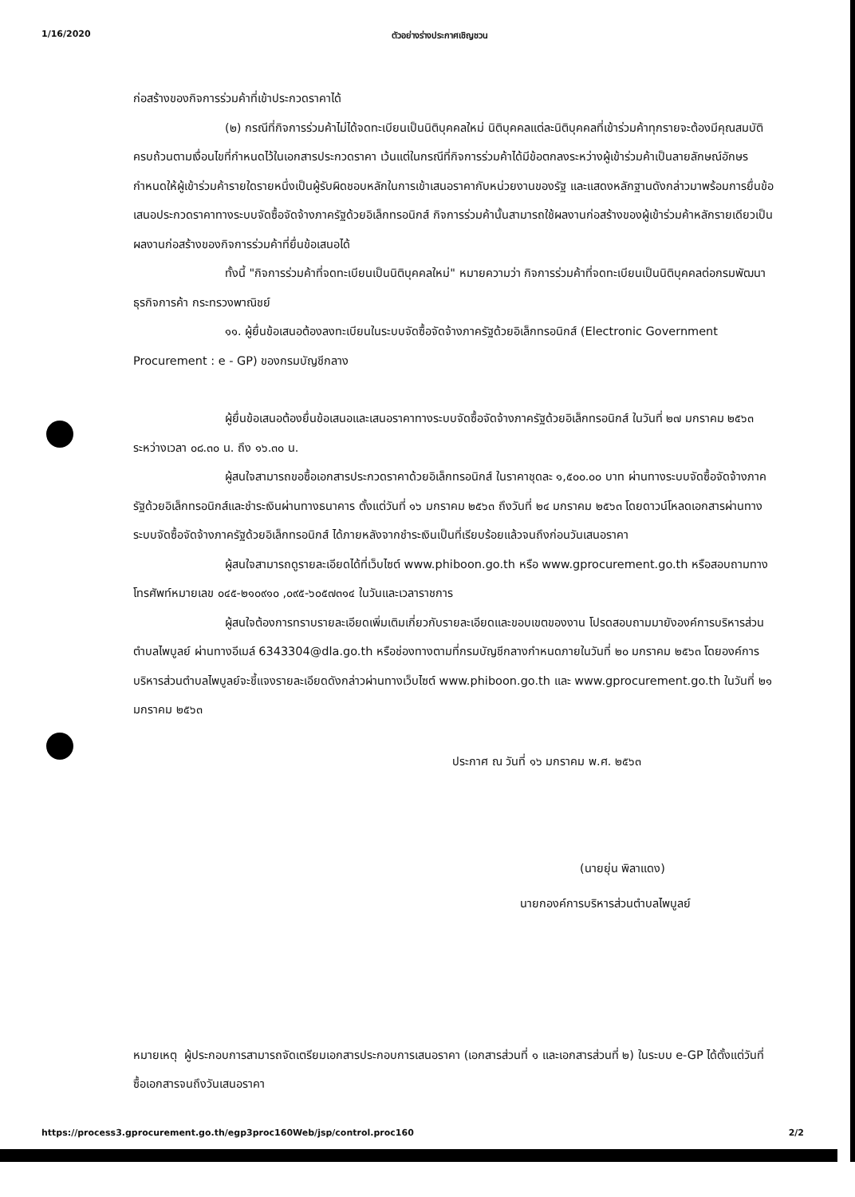1/16/2020 ตัวอย่างร่างประกาศเชิญชวน
ก่อสร้างของกิจการร่วมค้าที่เข้าประกวดราคาได้
(๒) กรณีที่กิจการร่วมค้าไม่ได้จดทะเบียนเป็นนิติบุคคลใหม่ นิติบุคคลแต่ละนิติบุคคลที่เข้าร่วมค้าทุกรายจะต้องมีคุณสมบัติครบถ้วนตามเงื่อนไขที่กำหนดไว้ในเอกสารประกวดราคา เว้นแต่ในกรณีที่กิจการร่วมค้าได้มีข้อตกลงระหว่างผู้เข้าร่วมค้าเป็นลายลักษณ์อักษรกำหนดให้ผู้เข้าร่วมค้ารายใดรายหนึ่งเป็นผู้รับผิดชอบหลักในการเข้าเสนอราคากับหน่วยงานของรัฐ และแสดงหลักฐานดังกล่าวมาพร้อมการยื่นข้อเสนอประกวดราคาทางระบบจัดซื้อจัดจ้างภาครัฐด้วยอิเล็กทรอนิกส์ กิจการร่วมค้านั้นสามารถใช้ผลงานก่อสร้างของผู้เข้าร่วมค้าหลักรายเดียวเป็นผลงานก่อสร้างของกิจการร่วมค้าที่ยื่นข้อเสนอได้
ทั้งนี้ "กิจการร่วมค้าที่จดทะเบียนเป็นนิติบุคคลใหม่" หมายความว่า กิจการร่วมค้าที่จดทะเบียนเป็นนิติบุคคลต่อกรมพัฒนาธุรกิจการค้า กระทรวงพาณิชย์
๑๑. ผู้ยื่นข้อเสนอต้องลงทะเบียนในระบบจัดซื้อจัดจ้างภาครัฐด้วยอิเล็กทรอนิกส์ (Electronic Government Procurement : e - GP) ของกรมบัญชีกลาง
ผู้ยื่นข้อเสนอต้องยื่นข้อเสนอและเสนอราคาทางระบบจัดซื้อจัดจ้างภาครัฐด้วยอิเล็กทรอนิกส์ ในวันที่ ๒๗ มกราคม ๒๕๖๓ ระหว่างเวลา ๐๘.๓๐ น. ถึง ๑๖.๓๐ น.
ผู้สนใจสามารถขอซื้อเอกสารประกวดราคาด้วยอิเล็กทรอนิกส์ ในราคาชุดละ ๑,๕๐๐.๐๐ บาท ผ่านทางระบบจัดซื้อจัดจ้างภาครัฐด้วยอิเล็กทรอนิกส์และชำระเงินผ่านทางธนาคาร ตั้งแต่วันที่ ๑๖ มกราคม ๒๕๖๓ ถึงวันที่ ๒๔ มกราคม ๒๕๖๓ โดยดาวน์โหลดเอกสารผ่านทางระบบจัดซื้อจัดจ้างภาครัฐด้วยอิเล็กทรอนิกส์ ได้ภายหลังจากชำระเงินเป็นที่เรียบร้อยแล้วจนถึงก่อนวันเสนอราคา
ผู้สนใจสามารถดูรายละเอียดได้ที่เว็บไซต์ www.phiboon.go.th หรือ www.gprocurement.go.th หรือสอบถามทางโทรศัพท์หมายเลข ๐๔๕-๒๑๐๙๑๐ ,๐๙๕-๖๐๕๗๓๑๔ ในวันและเวลาราชการ
ผู้สนใจต้องการทราบรายละเอียดเพิ่มเติมเกี่ยวกับรายละเอียดและขอบเขตของงาน โปรดสอบถามมายังองค์การบริหารส่วนตำบลไพบูลย์ ผ่านทางอีเมล์ 6343304@dla.go.th หรือช่องทางตามที่กรมบัญชีกลางกำหนดภายในวันที่ ๒๐ มกราคม ๒๕๖๓ โดยองค์การบริหารส่วนตำบลไพบูลย์จะชี้แจงรายละเอียดดังกล่าวผ่านทางเว็บไซต์ www.phiboon.go.th และ www.gprocurement.go.th ในวันที่ ๒๑ มกราคม ๒๕๖๓
ประกาศ ณ วันที่ ๑๖ มกราคม พ.ศ. ๒๕๖๓
(นายยุ่น พิลาแดง)
นายกองค์การบริหารส่วนตำบลไพบูลย์
หมายเหตุ ผู้ประกอบการสามารถจัดเตรียมเอกสารประกอบการเสนอราคา (เอกสารส่วนที่ ๑ และเอกสารส่วนที่ ๒) ในระบบ e-GP ได้ตั้งแต่วันที่ซื้อเอกสารจนถึงวันเสนอราคา
https://process3.gprocurement.go.th/egp3proc160Web/jsp/control.proc160 2/2